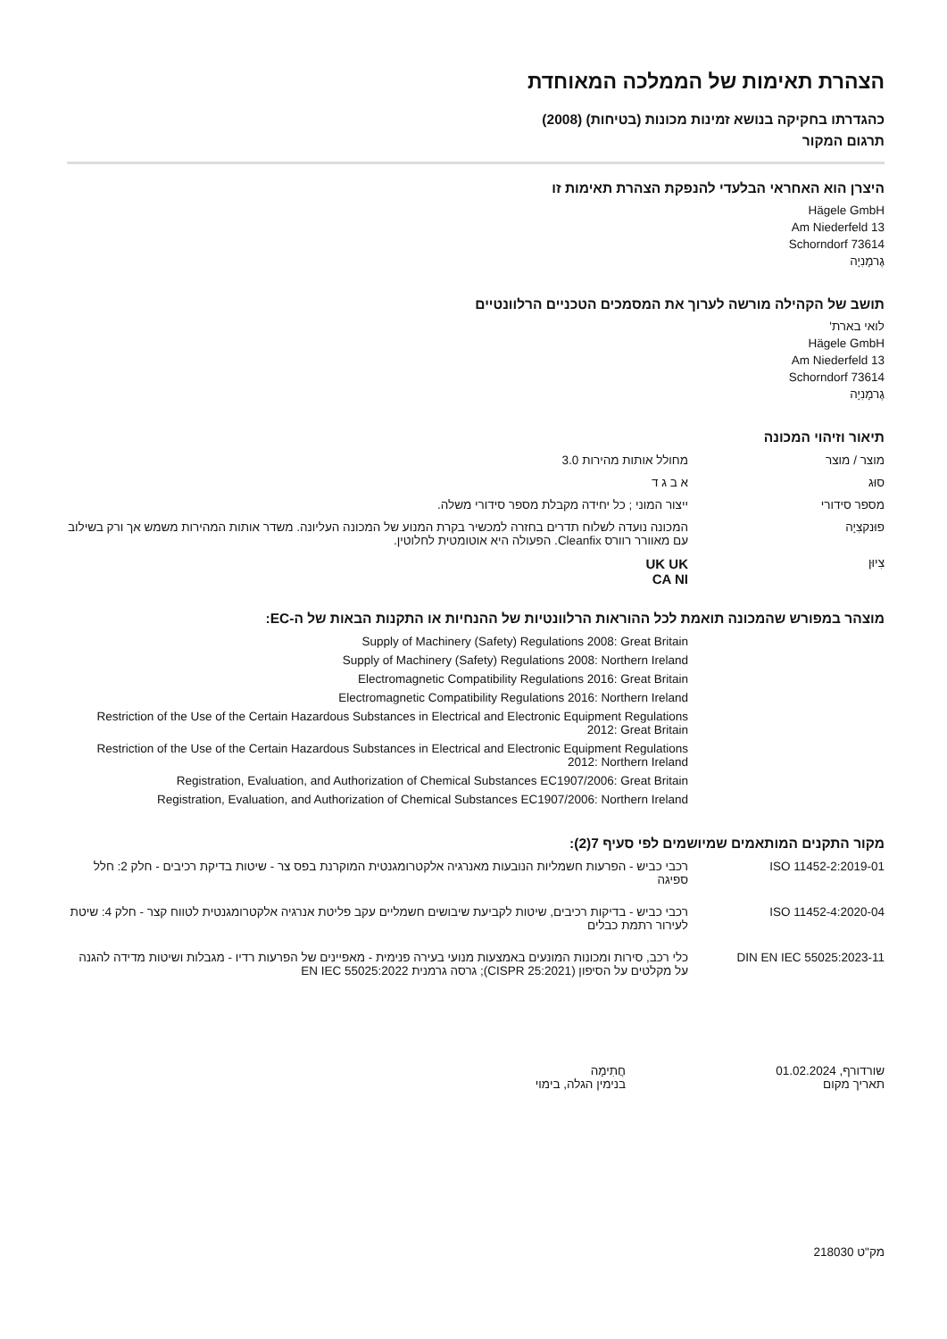הצהרת תאימות של הממלכה המאוחדת
כהגדרתו בחקיקה בנושא זמינות מכונות (בטיחות) (2008)
תרגום המקור
היצרן הוא האחראי הבלעדי להנפקת הצהרת תאימות זו
Hägele GmbH
Am Niederfeld 13
73614 Schorndorf
גֶרמָנִיָה
תושב של הקהילה מורשה לערוך את המסמכים הטכניים הרלוונטיים
לואי בארת'
Hägele GmbH
Am Niederfeld 13
73614 Schorndorf
גֶרמָנִיָה
תיאור וזיהוי המכונה
| מוצר / מוצר | מחולל אותות מהירות 3.0 |
| סוּג | א ב ג ד |
| מספר סידורי | ייצור המוני ; כל יחידה מקבלת מספר סידורי משלה. |
| פוּנקצִיָה | המכונה נועדה לשלוח תדרים בחזרה למכשיר בקרת המנוע של המכונה העליונה. משדר אותות המהירות משמש אך ורק בשילוב עם מאוורר רוורס Cleanfix. הפעולה היא אוטומטית לחלוטין. |
| צִיוּן | UK UK CA NI |
מוצהר במפורש שהמכונה תואמת לכל ההוראות הרלוונטיות של ההנחיות או התקנות הבאות של ה-EC:
| | Supply of Machinery (Safety) Regulations 2008: Great Britain Supply of Machinery (Safety) Regulations 2008: Northern Ireland Electromagnetic Compatibility Regulations 2016: Great Britain Electromagnetic Compatibility Regulations 2016: Northern Ireland Restriction of the Use of the Certain Hazardous Substances in Electrical and Electronic Equipment Regulations 2012: Great Britain Restriction of the Use of the Certain Hazardous Substances in Electrical and Electronic Equipment Regulations 2012: Northern Ireland Registration, Evaluation, and Authorization of Chemical Substances EC1907/2006: Great Britain Registration, Evaluation, and Authorization of Chemical Substances EC1907/2006: Northern Ireland |
מקור התקנים המותאמים שמיושמים לפי סעיף 7(2):
| ISO 11452-2:2019-01 | רכבי כביש - הפרעות חשמליות הנובעות מאנרגיה אלקטרומגנטית המוקרנת בפס צר - שיטות בדיקת רכיבים - חלק 2: חלל ספיגה |
| ISO 11452-4:2020-04 | רכבי כביש - בדיקות רכיבים, שיטות לקביעת שיבושים חשמליים עקב פליטת אנרגיה אלקטרומגנטית לטווח קצר - חלק 4: שיטת לעירור רתמת כבלים |
| DIN EN IEC 55025:2023-11 | כלי רכב, סירות ומכונות המונעים באמצעות מנועי בעירה פנימית - מאפיינים של הפרעות רדיו - מגבלות ושיטות מדידה להגנה על מקלטים על הסיפון (CISPR 25:2021); גרסה גרמנית EN IEC 55025:2022 |
שורדורף, 01.02.2024
תאריך מקום
חֲתִימָה
בנימין הגלה, בימוי
מק"ט 218030